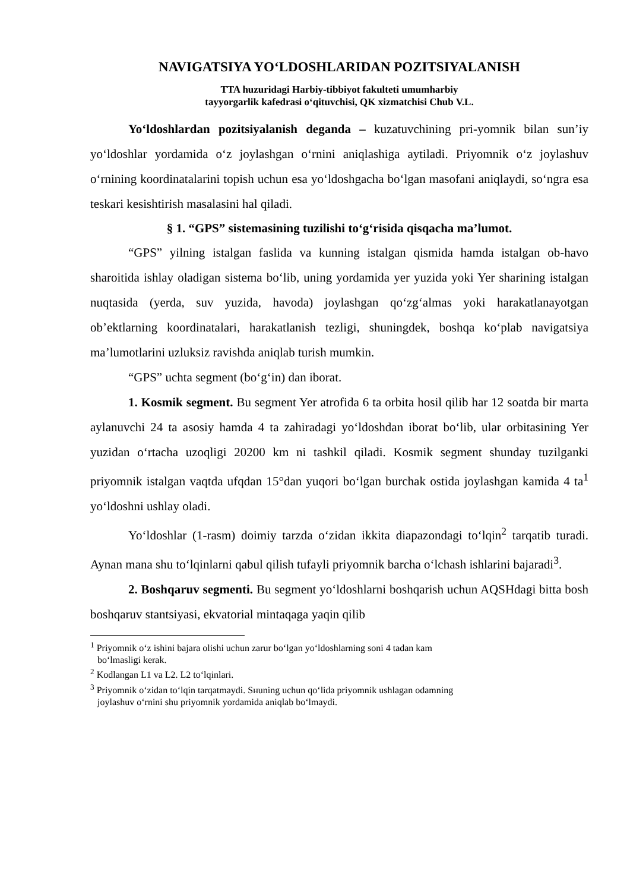NAVIGATSIYA YOʻLDOSHLARIDAN POZITSIYALANISH
TTA huzuridagi Harbiy-tibbiyot fakulteti umumharbiy
tayyorgarlik kafedrasi oʻqituvchisi, QK xizmatchisi Chub V.L.
Yoʻldoshlardan pozitsiyalanish deganda – kuzatuvchining pri-yomnik bilan sun’iy yoʻldoshlar yordamida oʻz joylashgan oʻrnini aniqlashiga aytiladi. Priyomnik oʻz joylashuv oʻrnining koordinatalarini topish uchun esa yoʻldoshgacha boʻlgan masofani aniqlaydi, soʻngra esa teskari kesishtirish masalasini hal qiladi.
§ 1. “GPS” sistemasining tuzilishi toʻgʻrisida qisqacha ma’lumot.
“GPS” yilning istalgan faslida va kunning istalgan qismida hamda istalgan ob-havo sharoitida ishlay oladigan sistema boʻlib, uning yordamida yer yuzida yoki Yer sharining istalgan nuqtasida (yerda, suv yuzida, havoda) joylashgan qoʻzgʻalmas yoki harakatlanayotgan ob’ektlarning koordinatalari, harakatlanish tezligi, shuningdek, boshqa koʻplab navigatsiya ma’lumotlarini uzluksiz ravishda aniqlab turish mumkin.
“GPS” uchta segment (boʻgʻin) dan iborat.
1. Kosmik segment. Bu segment Yer atrofida 6 ta orbita hosil qilib har 12 soatda bir marta aylanuvchi 24 ta asosiy hamda 4 ta zahiradagi yoʻldoshdan iborat boʻlib, ular orbitasining Yer yuzidan oʻrtacha uzoqligi 20200 km ni tashkil qiladi. Kosmik segment shunday tuzilganki priyomnik istalgan vaqtda ufqdan 15°dan yuqori boʻlgan burchak ostida joylashgan kamida 4 ta<sup>1</sup> yoʻldoshni ushlay oladi.
Yoʻldoshlar (1-rasm) doimiy tarzda oʻzidan ikkita diapazondagi toʻlqin<sup>2</sup> tarqatib turadi. Aynan mana shu toʻlqinlarni qabul qilish tufayli priyomnik barcha oʻlchash ishlarini bajaradi<sup>3</sup>.
2. Boshqaruv segmenti. Bu segment yoʻldoshlarni boshqarish uchun AQSHdagi bitta bosh boshqaruv stantsiyasi, ekvatorial mintaqaga yaqin qilib
<sup>1</sup> Priyomnik oʻz ishini bajara olishi uchun zarur boʻlgan yoʻldoshlarning soni 4 tadan kam
boʻlmasligi kerak.
<sup>2</sup> Kodlangan L1 va L2. L2 toʻlqinlari.
<sup>3</sup> Priyomnik oʻzidan toʻlqin tarqatmaydi. Sнuning uchun qoʻlida priyomnik ushlagan odamning
joylashuv oʻrnini shu priyomnik yordamida aniqlab boʻlmaydi.